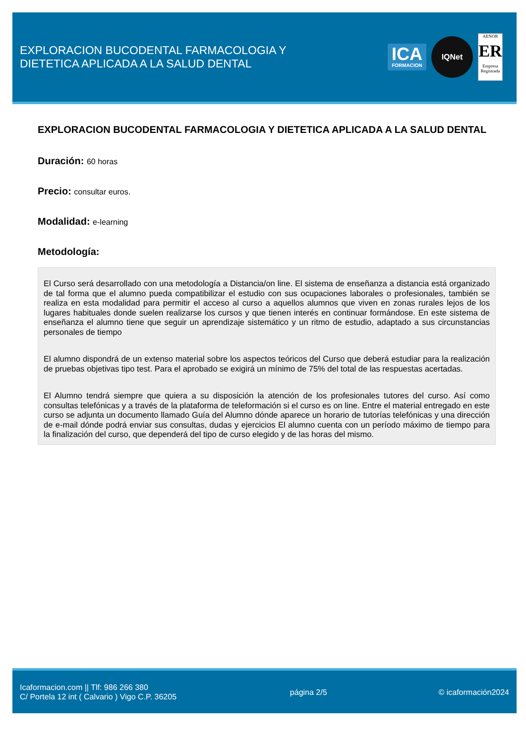EXPLORACION BUCODENTAL FARMACOLOGIA Y
DIETETICA APLICADA A LA SALUD DENTAL
ICA
FORMACION
IQNet
AENOR
ER
Empresa Registrada
EXPLORACION BUCODENTAL FARMACOLOGIA Y DIETETICA APLICADA A LA SALUD DENTAL
Duración: 60 horas
Precio: consultar euros.
Modalidad: e-learning
Metodología:
El Curso será desarrollado con una metodología a Distancia/on line. El sistema de enseñanza a distancia está organizado de tal forma que el alumno pueda compatibilizar el estudio con sus ocupaciones laborales o profesionales, también se realiza en esta modalidad para permitir el acceso al curso a aquellos alumnos que viven en zonas rurales lejos de los lugares habituales donde suelen realizarse los cursos y que tienen interés en continuar formándose. En este sistema de enseñanza el alumno tiene que seguir un aprendizaje sistemático y un ritmo de estudio, adaptado a sus circunstancias personales de tiempo
El alumno dispondrá de un extenso material sobre los aspectos teóricos del Curso que deberá estudiar para la realización de pruebas objetivas tipo test. Para el aprobado se exigirá un mínimo de 75% del total de las respuestas acertadas.
El Alumno tendrá siempre que quiera a su disposición la atención de los profesionales tutores del curso. Así como consultas telefónicas y a través de la plataforma de teleformación si el curso es on line. Entre el material entregado en este curso se adjunta un documento llamado Guía del Alumno dónde aparece un horario de tutorías telefónicas y una dirección de e-mail dónde podrá enviar sus consultas, dudas y ejercicios El alumno cuenta con un período máximo de tiempo para la finalización del curso, que dependerá del tipo de curso elegido y de las horas del mismo.
Icaformacion.com || Tlf: 986 266 380
C/ Portela 12 int ( Calvario ) Vigo C.P. 36205
página 2/5 © icaformación2024